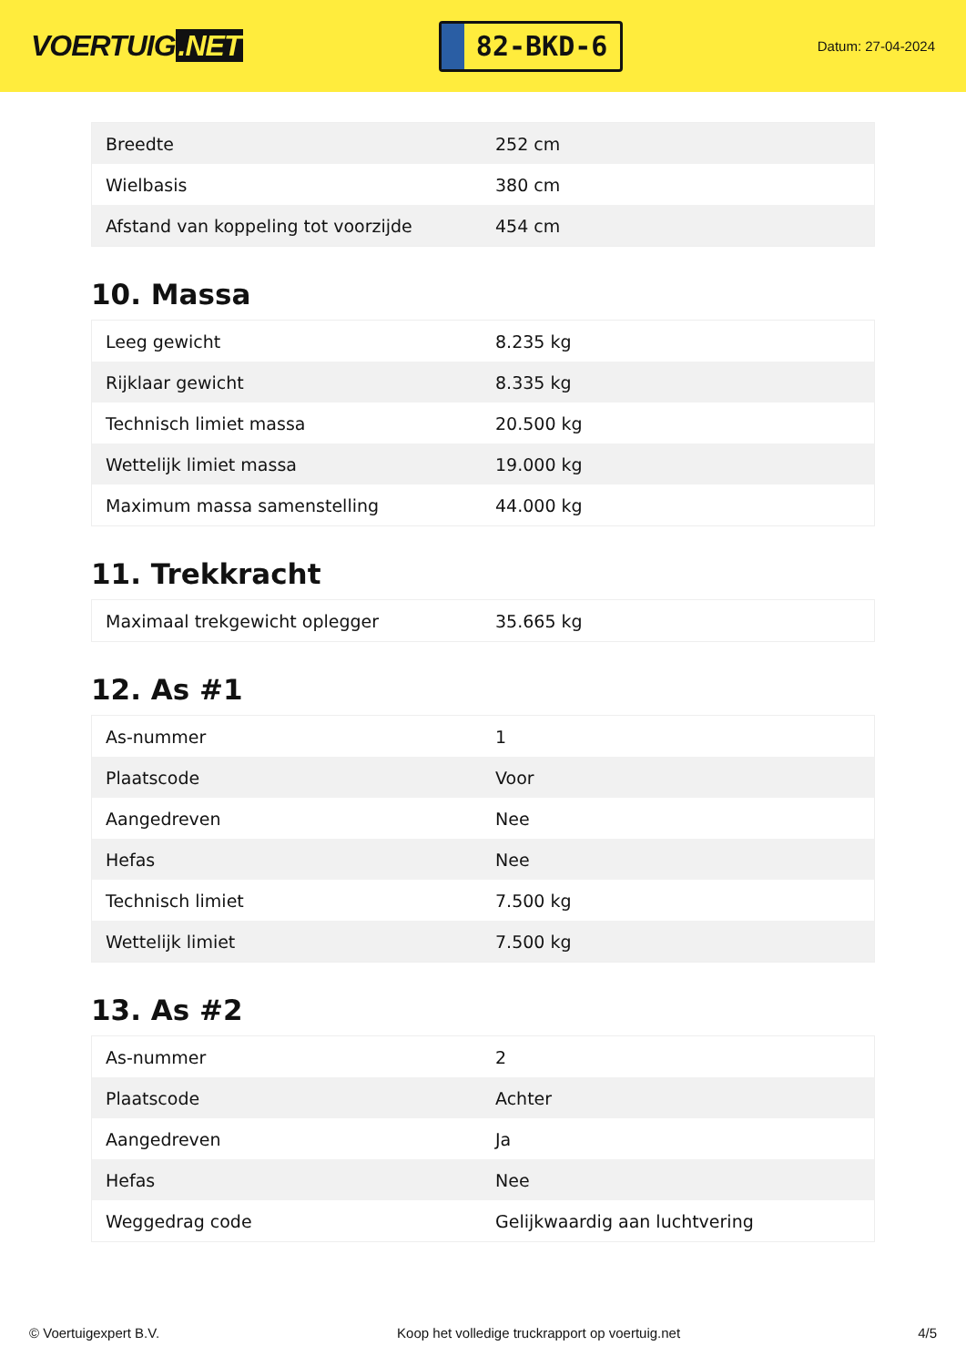VOERTUIG.NET
82-BKD-6
Datum: 27-04-2024
| Breedte | 252 cm |
| Wielbasis | 380 cm |
| Afstand van koppeling tot voorzijde | 454 cm |
10. Massa
| Leeg gewicht | 8.235 kg |
| Rijklaar gewicht | 8.335 kg |
| Technisch limiet massa | 20.500 kg |
| Wettelijk limiet massa | 19.000 kg |
| Maximum massa samenstelling | 44.000 kg |
11. Trekkracht
| Maximaal trekgewicht oplegger | 35.665 kg |
12. As #1
| As-nummer | 1 |
| Plaatscode | Voor |
| Aangedreven | Nee |
| Hefas | Nee |
| Technisch limiet | 7.500 kg |
| Wettelijk limiet | 7.500 kg |
13. As #2
| As-nummer | 2 |
| Plaatscode | Achter |
| Aangedreven | Ja |
| Hefas | Nee |
| Weggedrag code | Gelijkwaardig aan luchtvering |
© Voertuigexpert B.V. Koop het volledige truckrapport op voertuig.net 4/5